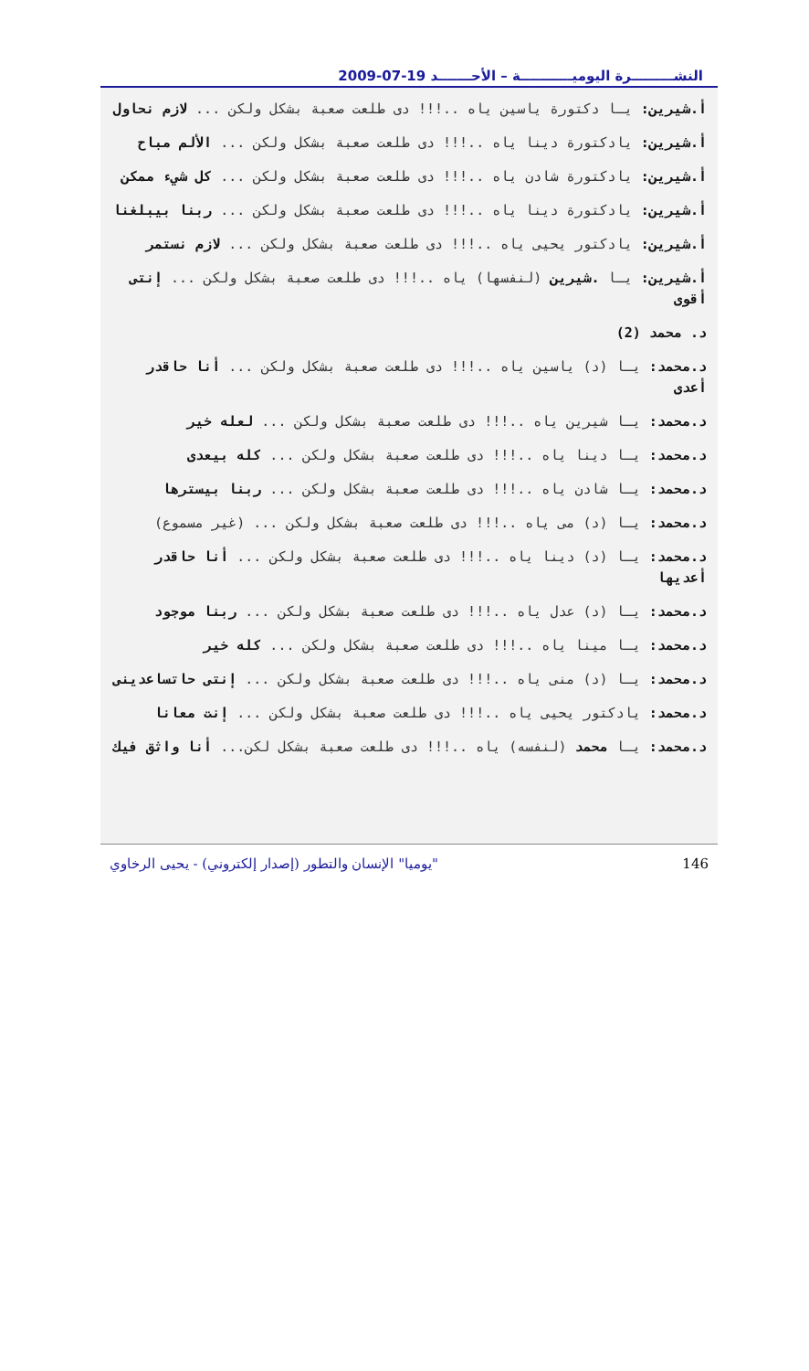النشـــــــــرة اليوميـــــــــــة – الأحـــــــد 19-07-2009
أ.شيرين: يـا دكتورة ياسين ياه ..!!! دى طلعت صعبة بشكل ولكن ... لازم نحاول
أ.شيرين: يادكتورة دينا ياه ..!!! دى طلعت صعبة بشكل ولكن ... الألم مباح
أ.شيرين: يادكتورة شادن ياه ..!!! دى طلعت صعبة بشكل ولكن ... كل شيء ممكن
أ.شيرين: يادكتورة دينا ياه ..!!! دى طلعت صعبة بشكل ولكن ... ربنا بيبلغنا
أ.شيرين: يادكتور يحيى ياه ..!!! دى طلعت صعبة بشكل ولكن ... لازم نستمر
أ.شيرين: يـا .شيرين (لنفسها) ياه ..!!! دى طلعت صعبة بشكل ولكن ... إنتى أقوى
د. محمد (2)
د.محمد: يـا (د) ياسين ياه ..!!! دى طلعت صعبة بشكل ولكن ... أنا حاقدر أعدى
د.محمد: يـا شيرين ياه ..!!! دى طلعت صعبة بشكل ولكن ... لعله خير
د.محمد: يـا دينا ياه ..!!! دى طلعت صعبة بشكل ولكن ... كله بيعدى
د.محمد: يـا شادن ياه ..!!! دى طلعت صعبة بشكل ولكن ... ربنا بيسترها
د.محمد: يـا (د) مى ياه ..!!! دى طلعت صعبة بشكل ولكن ... (غير مسموع)
د.محمد: يـا (د) دينا ياه ..!!! دى طلعت صعبة بشكل ولكن ... أنا حاقدر أعديها
د.محمد: يـا (د) عدل ياه ..!!! دى طلعت صعبة بشكل ولكن ... ربنا موجود
د.محمد: يـا مينا ياه ..!!! دى طلعت صعبة بشكل ولكن ... كله خير
د.محمد: يـا (د) منى ياه ..!!! دى طلعت صعبة بشكل ولكن ... إنتى حاتساعدينى
د.محمد: يادكتور يحيى ياه ..!!! دى طلعت صعبة بشكل ولكن ... إنت معانا
د.محمد: يـا محمد (لنفسه) ياه ..!!! دى طلعت صعبة بشكل لكن... أنا واثق فيك
"يوميا" الإنسان والتطور (إصدار إلكتروني) - يحيى الرخاوي 146